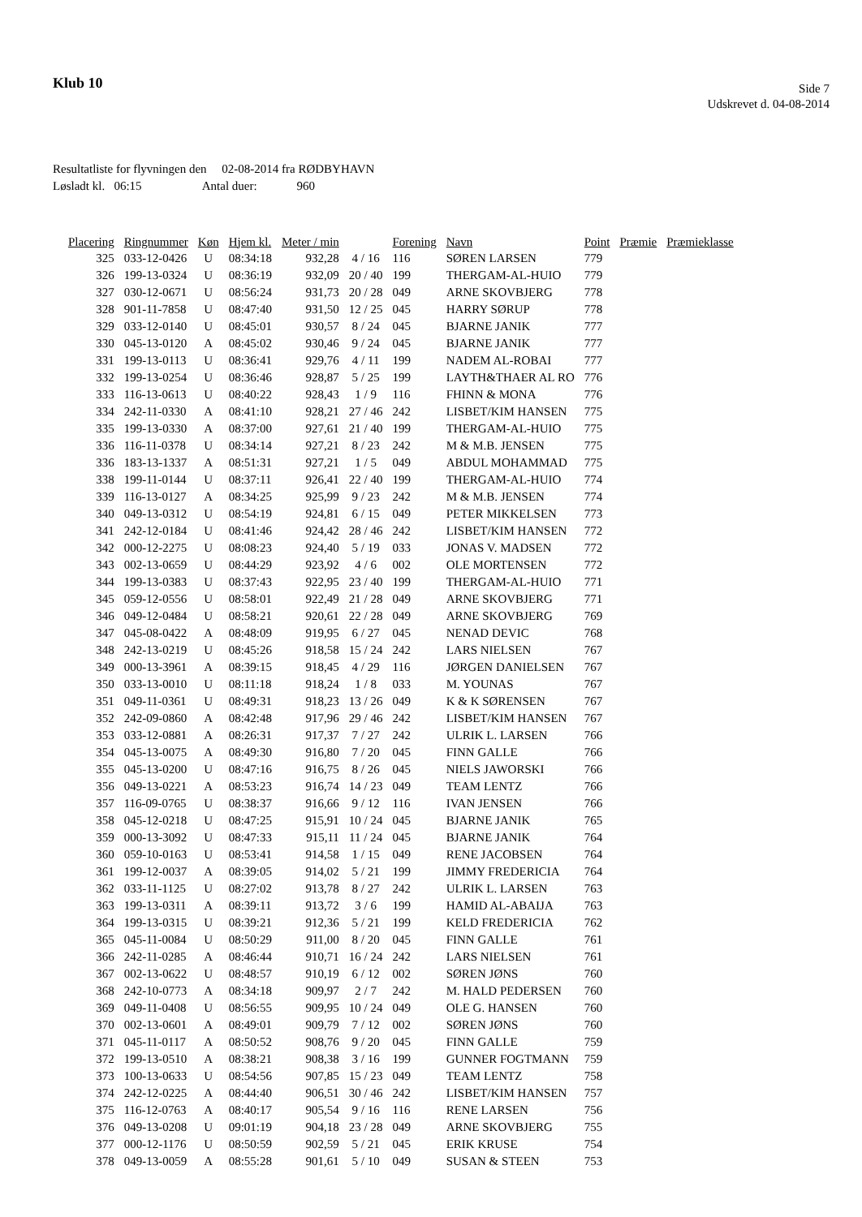Klub 10
Side 7
Udskrevet d. 04-08-2014
Resultatliste for flyvningen den 02-08-2014 fra RØDBYHAVN
Løsladt kl. 06:15 Antal duer: 960
| Placering | Ringnummer | Køn | Hjem kl. | Meter / min | | Forening | Navn | Point | Præmie | Præmieklasse |
| --- | --- | --- | --- | --- | --- | --- | --- | --- | --- | --- |
| 325 | 033-12-0426 | U | 08:34:18 | 932,28 | 4 / 16 | 116 | SØREN LARSEN | 779 | | |
| 326 | 199-13-0324 | U | 08:36:19 | 932,09 | 20 / 40 | 199 | THERGAM-AL-HUIO | 779 | | |
| 327 | 030-12-0671 | U | 08:56:24 | 931,73 | 20 / 28 | 049 | ARNE SKOVBJERG | 778 | | |
| 328 | 901-11-7858 | U | 08:47:40 | 931,50 | 12 / 25 | 045 | HARRY SØRUP | 778 | | |
| 329 | 033-12-0140 | U | 08:45:01 | 930,57 | 8 / 24 | 045 | BJARNE JANIK | 777 | | |
| 330 | 045-13-0120 | A | 08:45:02 | 930,46 | 9 / 24 | 045 | BJARNE JANIK | 777 | | |
| 331 | 199-13-0113 | U | 08:36:41 | 929,76 | 4 / 11 | 199 | NADEM AL-ROBAI | 777 | | |
| 332 | 199-13-0254 | U | 08:36:46 | 928,87 | 5 / 25 | 199 | LAYTH&THAER AL RO | 776 | | |
| 333 | 116-13-0613 | U | 08:40:22 | 928,43 | 1 / 9 | 116 | FHINN & MONA | 776 | | |
| 334 | 242-11-0330 | A | 08:41:10 | 928,21 | 27 / 46 | 242 | LISBET/KIM HANSEN | 775 | | |
| 335 | 199-13-0330 | A | 08:37:00 | 927,61 | 21 / 40 | 199 | THERGAM-AL-HUIO | 775 | | |
| 336 | 116-11-0378 | U | 08:34:14 | 927,21 | 8 / 23 | 242 | M & M.B. JENSEN | 775 | | |
| 336 | 183-13-1337 | A | 08:51:31 | 927,21 | 1 / 5 | 049 | ABDUL MOHAMMAD | 775 | | |
| 338 | 199-11-0144 | U | 08:37:11 | 926,41 | 22 / 40 | 199 | THERGAM-AL-HUIO | 774 | | |
| 339 | 116-13-0127 | A | 08:34:25 | 925,99 | 9 / 23 | 242 | M & M.B. JENSEN | 774 | | |
| 340 | 049-13-0312 | U | 08:54:19 | 924,81 | 6 / 15 | 049 | PETER MIKKELSEN | 773 | | |
| 341 | 242-12-0184 | U | 08:41:46 | 924,42 | 28 / 46 | 242 | LISBET/KIM HANSEN | 772 | | |
| 342 | 000-12-2275 | U | 08:08:23 | 924,40 | 5 / 19 | 033 | JONAS V. MADSEN | 772 | | |
| 343 | 002-13-0659 | U | 08:44:29 | 923,92 | 4 / 6 | 002 | OLE MORTENSEN | 772 | | |
| 344 | 199-13-0383 | U | 08:37:43 | 922,95 | 23 / 40 | 199 | THERGAM-AL-HUIO | 771 | | |
| 345 | 059-12-0556 | U | 08:58:01 | 922,49 | 21 / 28 | 049 | ARNE SKOVBJERG | 771 | | |
| 346 | 049-12-0484 | U | 08:58:21 | 920,61 | 22 / 28 | 049 | ARNE SKOVBJERG | 769 | | |
| 347 | 045-08-0422 | A | 08:48:09 | 919,95 | 6 / 27 | 045 | NENAD DEVIC | 768 | | |
| 348 | 242-13-0219 | U | 08:45:26 | 918,58 | 15 / 24 | 242 | LARS NIELSEN | 767 | | |
| 349 | 000-13-3961 | A | 08:39:15 | 918,45 | 4 / 29 | 116 | JØRGEN DANIELSEN | 767 | | |
| 350 | 033-13-0010 | U | 08:11:18 | 918,24 | 1 / 8 | 033 | M. YOUNAS | 767 | | |
| 351 | 049-11-0361 | U | 08:49:31 | 918,23 | 13 / 26 | 049 | K & K SØRENSEN | 767 | | |
| 352 | 242-09-0860 | A | 08:42:48 | 917,96 | 29 / 46 | 242 | LISBET/KIM HANSEN | 767 | | |
| 353 | 033-12-0881 | A | 08:26:31 | 917,37 | 7 / 27 | 242 | ULRIK L. LARSEN | 766 | | |
| 354 | 045-13-0075 | A | 08:49:30 | 916,80 | 7 / 20 | 045 | FINN GALLE | 766 | | |
| 355 | 045-13-0200 | U | 08:47:16 | 916,75 | 8 / 26 | 045 | NIELS JAWORSKI | 766 | | |
| 356 | 049-13-0221 | A | 08:53:23 | 916,74 | 14 / 23 | 049 | TEAM LENTZ | 766 | | |
| 357 | 116-09-0765 | U | 08:38:37 | 916,66 | 9 / 12 | 116 | IVAN JENSEN | 766 | | |
| 358 | 045-12-0218 | U | 08:47:25 | 915,91 | 10 / 24 | 045 | BJARNE JANIK | 765 | | |
| 359 | 000-13-3092 | U | 08:47:33 | 915,11 | 11 / 24 | 045 | BJARNE JANIK | 764 | | |
| 360 | 059-10-0163 | U | 08:53:41 | 914,58 | 1 / 15 | 049 | RENE JACOBSEN | 764 | | |
| 361 | 199-12-0037 | A | 08:39:05 | 914,02 | 5 / 21 | 199 | JIMMY FREDERICIA | 764 | | |
| 362 | 033-11-1125 | U | 08:27:02 | 913,78 | 8 / 27 | 242 | ULRIK L. LARSEN | 763 | | |
| 363 | 199-13-0311 | A | 08:39:11 | 913,72 | 3 / 6 | 199 | HAMID AL-ABAIJA | 763 | | |
| 364 | 199-13-0315 | U | 08:39:21 | 912,36 | 5 / 21 | 199 | KELD FREDERICIA | 762 | | |
| 365 | 045-11-0084 | U | 08:50:29 | 911,00 | 8 / 20 | 045 | FINN GALLE | 761 | | |
| 366 | 242-11-0285 | A | 08:46:44 | 910,71 | 16 / 24 | 242 | LARS NIELSEN | 761 | | |
| 367 | 002-13-0622 | U | 08:48:57 | 910,19 | 6 / 12 | 002 | SØREN JØNS | 760 | | |
| 368 | 242-10-0773 | A | 08:34:18 | 909,97 | 2 / 7 | 242 | M. HALD PEDERSEN | 760 | | |
| 369 | 049-11-0408 | U | 08:56:55 | 909,95 | 10 / 24 | 049 | OLE G. HANSEN | 760 | | |
| 370 | 002-13-0601 | A | 08:49:01 | 909,79 | 7 / 12 | 002 | SØREN JØNS | 760 | | |
| 371 | 045-11-0117 | A | 08:50:52 | 908,76 | 9 / 20 | 045 | FINN GALLE | 759 | | |
| 372 | 199-13-0510 | A | 08:38:21 | 908,38 | 3 / 16 | 199 | GUNNER FOGTMANN | 759 | | |
| 373 | 100-13-0633 | U | 08:54:56 | 907,85 | 15 / 23 | 049 | TEAM LENTZ | 758 | | |
| 374 | 242-12-0225 | A | 08:44:40 | 906,51 | 30 / 46 | 242 | LISBET/KIM HANSEN | 757 | | |
| 375 | 116-12-0763 | A | 08:40:17 | 905,54 | 9 / 16 | 116 | RENE LARSEN | 756 | | |
| 376 | 049-13-0208 | U | 09:01:19 | 904,18 | 23 / 28 | 049 | ARNE SKOVBJERG | 755 | | |
| 377 | 000-12-1176 | U | 08:50:59 | 902,59 | 5 / 21 | 045 | ERIK KRUSE | 754 | | |
| 378 | 049-13-0059 | A | 08:55:28 | 901,61 | 5 / 10 | 049 | SUSAN & STEEN | 753 | | |